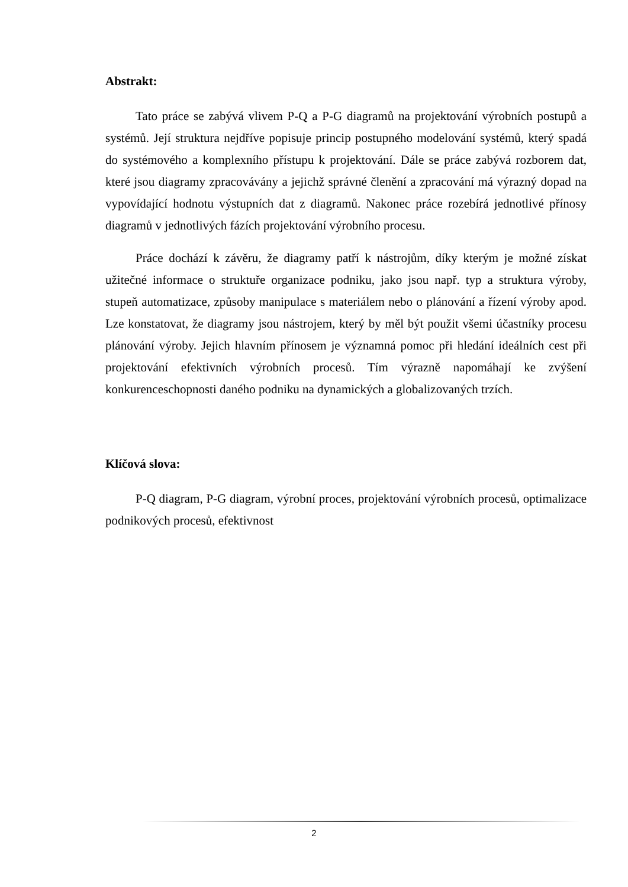Abstrakt:
Tato práce se zabývá vlivem P-Q a P-G diagramů na projektování výrobních postupů a systémů. Její struktura nejdříve popisuje princip postupného modelování systémů, který spadá do systémového a komplexního přístupu k projektování. Dále se práce zabývá rozborem dat, které jsou diagramy zpracovávány a jejichž správné členění a zpracování má výrazný dopad na vypovídající hodnotu výstupních dat z diagramů. Nakonec práce rozebírá jednotlivé přínosy diagramů v jednotlivých fázích projektování výrobního procesu.
Práce dochází k závěru, že diagramy patří k nástrojům, díky kterým je možné získat užitečné informace o struktuře organizace podniku, jako jsou např. typ a struktura výroby, stupeň automatizace, způsoby manipulace s materiálem nebo o plánování a řízení výroby apod. Lze konstatovat, že diagramy jsou nástrojem, který by měl být použit všemi účastníky procesu plánování výroby. Jejich hlavním přínosem je významná pomoc při hledání ideálních cest při projektování efektivních výrobních procesů. Tím výrazně napomáhají ke zvýšení konkurenceschopnosti daného podniku na dynamických a globalizovaných trzích.
Klíčová slova:
P-Q diagram, P-G diagram, výrobní proces, projektování výrobních procesů, optimalizace podnikových procesů, efektivnost
2